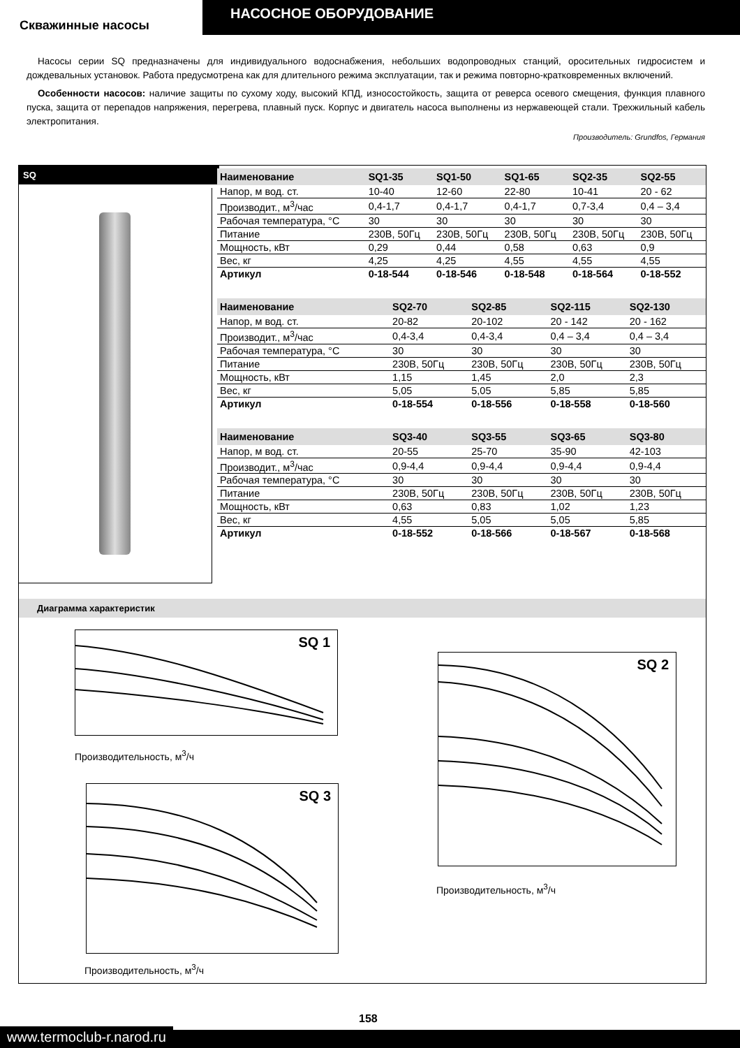НАСОСНОЕ ОБОРУДОВАНИЕ
Скважинные насосы
Насосы серии SQ предназначены для индивидуального водоснабжения, небольших водопроводных станций, оросительных гидросистем и дождевальных установок. Работа предусмотрена как для длительного режима эксплуатации, так и режима повторно-кратковременных включений.
Особенности насосов: наличие защиты по сухому ходу, высокий КПД, износостойкость, защита от реверса осевого смещения, функция плавного пуска, защита от перепадов напряжения, перегрева, плавный пуск. Корпус и двигатель насоса выполнены из нержавеющей стали. Трехжильный кабель электропитания.
Производитель: Grundfos, Германия
SQ
| Наименование | SQ1-35 | SQ1-50 | SQ1-65 | SQ2-35 | SQ2-55 |
| --- | --- | --- | --- | --- | --- |
| Напор, м вод. ст. | 10-40 | 12-60 | 22-80 | 10-41 | 20 - 62 |
| Производит., м<sup>3</sup>/час | 0,4-1,7 | 0,4-1,7 | 0,4-1,7 | 0,7-3,4 | 0,4 – 3,4 |
| Рабочая температура, °С | 30 | 30 | 30 | 30 | 30 |
| Питание | 230В, 50Гц | 230В, 50Гц | 230В, 50Гц | 230В, 50Гц | 230В, 50Гц |
| Мощность, кВт | 0,29 | 0,44 | 0,58 | 0,63 | 0,9 |
| Вес, кг | 4,25 | 4,25 | 4,55 | 4,55 | 4,55 |
| Артикул | 0-18-544 | 0-18-546 | 0-18-548 | 0-18-564 | 0-18-552 |
| Наименование | SQ2-70 | SQ2-85 | SQ2-115 | SQ2-130 |
| --- | --- | --- | --- | --- |
| Напор, м вод. ст. | 20-82 | 20-102 | 20 - 142 | 20 - 162 |
| Производит., м<sup>3</sup>/час | 0,4-3,4 | 0,4-3,4 | 0,4 – 3,4 | 0,4 – 3,4 |
| Рабочая температура, °С | 30 | 30 | 30 | 30 |
| Питание | 230В, 50Гц | 230В, 50Гц | 230В, 50Гц | 230В, 50Гц |
| Мощность, кВт | 1,15 | 1,45 | 2,0 | 2,3 |
| Вес, кг | 5,05 | 5,05 | 5,85 | 5,85 |
| Артикул | 0-18-554 | 0-18-556 | 0-18-558 | 0-18-560 |
| Наименование | SQ3-40 | SQ3-55 | SQ3-65 | SQ3-80 |
| --- | --- | --- | --- | --- |
| Напор, м вод. ст. | 20-55 | 25-70 | 35-90 | 42-103 |
| Производит., м<sup>3</sup>/час | 0,9-4,4 | 0,9-4,4 | 0,9-4,4 | 0,9-4,4 |
| Рабочая температура, °С | 30 | 30 | 30 | 30 |
| Питание | 230В, 50Гц | 230В, 50Гц | 230В, 50Гц | 230В, 50Гц |
| Мощность, кВт | 0,63 | 0,83 | 1,02 | 1,23 |
| Вес, кг | 4,55 | 5,05 | 5,05 | 5,85 |
| Артикул | 0-18-552 | 0-18-566 | 0-18-567 | 0-18-568 |
Диаграмма характеристик
SQ 1
Производительность, м<sup>3</sup>/ч
SQ 3
Производительность, м<sup>3</sup>/ч
SQ 2
Производительность, м<sup>3</sup>/ч
www.termoclub-r.narod.ru
158